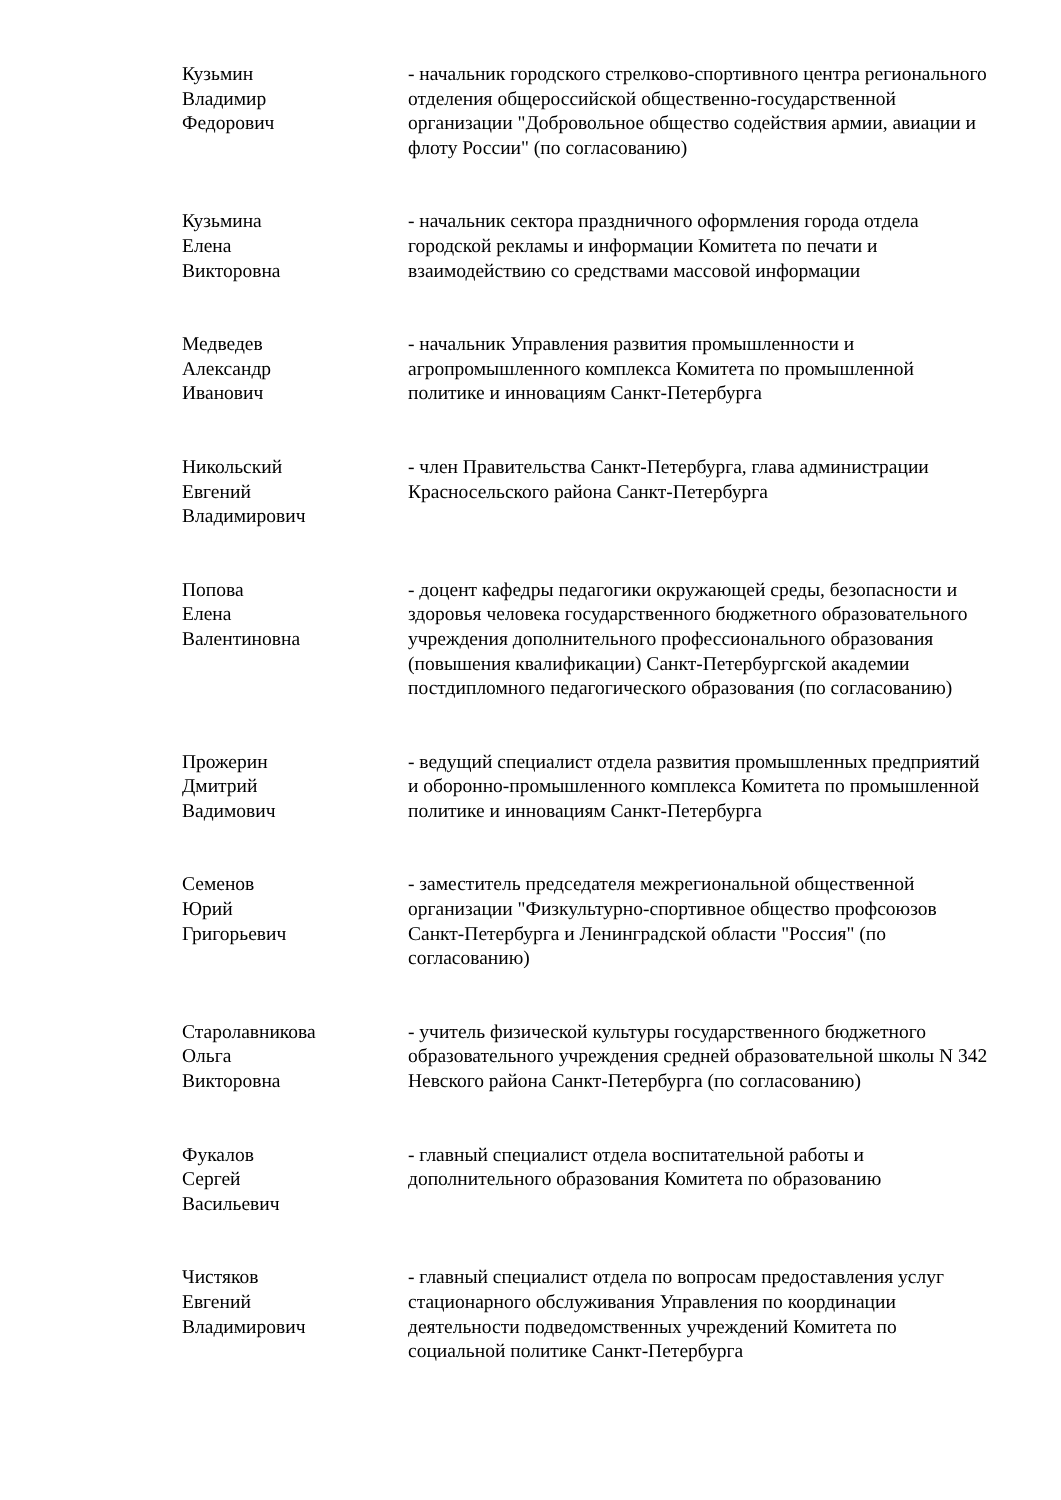Кузьмин
Владимир
Федорович
- начальник городского стрелково-спортивного центра регионального отделения общероссийской общественно-государственной организации "Добровольное общество содействия армии, авиации и флоту России" (по согласованию)
Кузьмина
Елена
Викторовна
- начальник сектора праздничного оформления города отдела городской рекламы и информации Комитета по печати и взаимодействию со средствами массовой информации
Медведев
Александр
Иванович
- начальник Управления развития промышленности и агропромышленного комплекса Комитета по промышленной политике и инновациям Санкт-Петербурга
Никольский
Евгений
Владимирович
- член Правительства Санкт-Петербурга, глава администрации Красносельского района Санкт-Петербурга
Попова
Елена
Валентиновна
- доцент кафедры педагогики окружающей среды, безопасности и здоровья человека государственного бюджетного образовательного учреждения дополнительного профессионального образования (повышения квалификации) Санкт-Петербургской академии постдипломного педагогического образования (по согласованию)
Прожерин
Дмитрий
Вадимович
- ведущий специалист отдела развития промышленных предприятий и оборонно-промышленного комплекса Комитета по промышленной политике и инновациям Санкт-Петербурга
Семенов
Юрий
Григорьевич
- заместитель председателя межрегиональной общественной организации "Физкультурно-спортивное общество профсоюзов Санкт-Петербурга и Ленинградской области "Россия" (по согласованию)
Старолавникова
Ольга
Викторовна
- учитель физической культуры государственного бюджетного образовательного учреждения средней образовательной школы N 342 Невского района Санкт-Петербурга (по согласованию)
Фукалов
Сергей
Васильевич
- главный специалист отдела воспитательной работы и дополнительного образования Комитета по образованию
Чистяков
Евгений
Владимирович
- главный специалист отдела по вопросам предоставления услуг стационарного обслуживания Управления по координации деятельности подведомственных учреждений Комитета по социальной политике Санкт-Петербурга